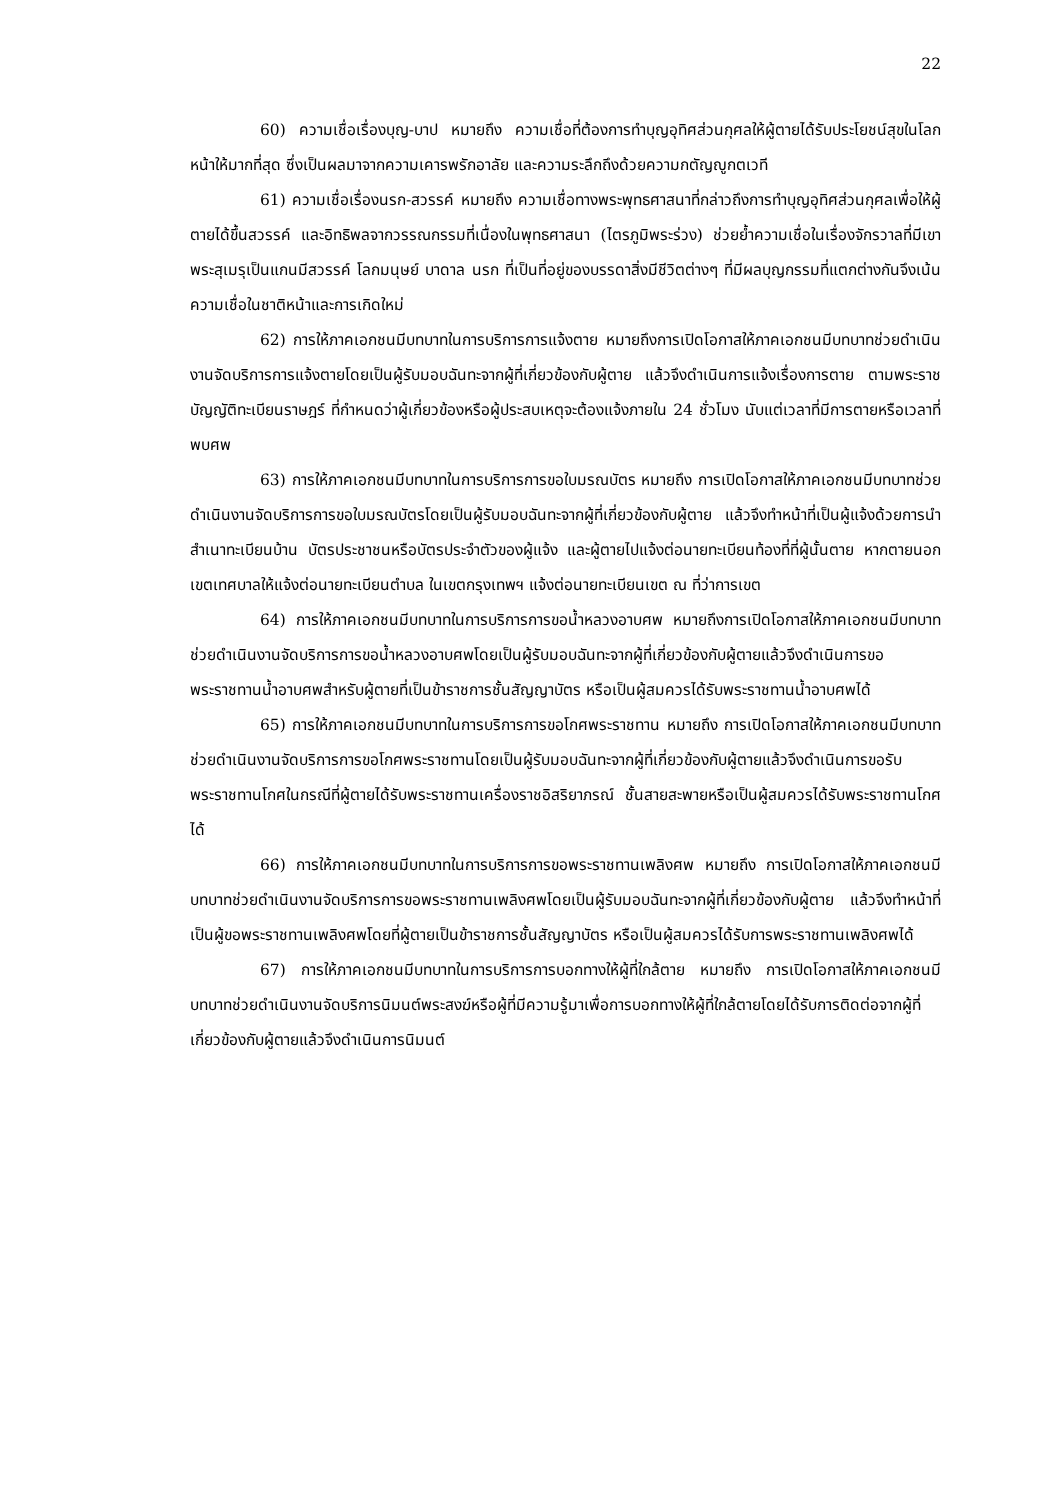22
60) ความเชื่อเรื่องบุญ-บาป หมายถึง ความเชื่อที่ต้องการทำบุญอุทิศส่วนกุศลให้ผู้ตายได้รับประโยชน์สุขในโลกหน้าให้มากที่สุด ซึ่งเป็นผลมาจากความเคารพรักอาลัย และความระลึกถึงด้วยความกตัญญูกตเวที
61) ความเชื่อเรื่องนรก-สวรรค์ หมายถึง ความเชื่อทางพระพุทธศาสนาที่กล่าวถึงการทำบุญอุทิศส่วนกุศลเพื่อให้ผู้ตายได้ขึ้นสวรรค์ และอิทธิพลจากวรรณกรรมที่เนื่องในพุทธศาสนา (ไตรภูมิพระร่วง) ช่วยย้ำความเชื่อในเรื่องจักรวาลที่มีเขาพระสุเมรุเป็นแกนมีสวรรค์ โลกมนุษย์ บาดาล นรก ที่เป็นที่อยู่ของบรรดาสิ่งมีชีวิตต่างๆ ที่มีผลบุญกรรมที่แตกต่างกันจึงเน้นความเชื่อในชาติหน้าและการเกิดใหม่
62) การให้ภาคเอกชนมีบทบาทในการบริการการแจ้งตาย หมายถึงการเปิดโอกาสให้ภาคเอกชนมีบทบาทช่วยดำเนินงานจัดบริการการแจ้งตายโดยเป็นผู้รับมอบฉันทะจากผู้ที่เกี่ยวข้องกับผู้ตาย แล้วจึงดำเนินการแจ้งเรื่องการตาย ตามพระราชบัญญัติทะเบียนราษฎร์ ที่กำหนดว่าผู้เกี่ยวข้องหรือผู้ประสบเหตุจะต้องแจ้งภายใน 24 ชั่วโมง นับแต่เวลาที่มีการตายหรือเวลาที่พบศพ
63) การให้ภาคเอกชนมีบทบาทในการบริการการขอใบมรณบัตร หมายถึง การเปิดโอกาสให้ภาคเอกชนมีบทบาทช่วยดำเนินงานจัดบริการการขอใบมรณบัตรโดยเป็นผู้รับมอบฉันทะจากผู้ที่เกี่ยวข้องกับผู้ตาย แล้วจึงทำหน้าที่เป็นผู้แจ้งด้วยการนำสำเนาทะเบียนบ้าน บัตรประชาชนหรือบัตรประจำตัวของผู้แจ้ง และผู้ตายไปแจ้งต่อนายทะเบียนท้องที่ที่ผู้นั้นตาย หากตายนอกเขตเทศบาลให้แจ้งต่อนายทะเบียนตำบล ในเขตกรุงเทพฯ แจ้งต่อนายทะเบียนเขต ณ ที่ว่าการเขต
64) การให้ภาคเอกชนมีบทบาทในการบริการการขอน้ำหลวงอาบศพ หมายถึงการเปิดโอกาสให้ภาคเอกชนมีบทบาทช่วยดำเนินงานจัดบริการการขอน้ำหลวงอาบศพโดยเป็นผู้รับมอบฉันทะจากผู้ที่เกี่ยวข้องกับผู้ตายแล้วจึงดำเนินการขอพระราชทานน้ำอาบศพสำหรับผู้ตายที่เป็นข้าราชการชั้นสัญญาบัตร หรือเป็นผู้สมควรได้รับพระราชทานน้ำอาบศพได้
65) การให้ภาคเอกชนมีบทบาทในการบริการการขอโกศพระราชทาน หมายถึง การเปิดโอกาสให้ภาคเอกชนมีบทบาทช่วยดำเนินงานจัดบริการการขอโกศพระราชทานโดยเป็นผู้รับมอบฉันทะจากผู้ที่เกี่ยวข้องกับผู้ตายแล้วจึงดำเนินการขอรับพระราชทานโกศในกรณีที่ผู้ตายได้รับพระราชทานเครื่องราชอิสริยาภรณ์ ชั้นสายสะพายหรือเป็นผู้สมควรได้รับพระราชทานโกศได้
66) การให้ภาคเอกชนมีบทบาทในการบริการการขอพระราชทานเพลิงศพ หมายถึง การเปิดโอกาสให้ภาคเอกชนมีบทบาทช่วยดำเนินงานจัดบริการการขอพระราชทานเพลิงศพโดยเป็นผู้รับมอบฉันทะจากผู้ที่เกี่ยวข้องกับผู้ตาย แล้วจึงทำหน้าที่เป็นผู้ขอพระราชทานเพลิงศพโดยที่ผู้ตายเป็นข้าราชการชั้นสัญญาบัตร หรือเป็นผู้สมควรได้รับการพระราชทานเพลิงศพได้
67) การให้ภาคเอกชนมีบทบาทในการบริการการบอกทางให้ผู้ที่ใกล้ตาย หมายถึง การเปิดโอกาสให้ภาคเอกชนมีบทบาทช่วยดำเนินงานจัดบริการนิมนต์พระสงฆ์หรือผู้ที่มีความรู้มาเพื่อการบอกทางให้ผู้ที่ใกล้ตายโดยได้รับการติดต่อจากผู้ที่เกี่ยวข้องกับผู้ตายแล้วจึงดำเนินการนิมนต์